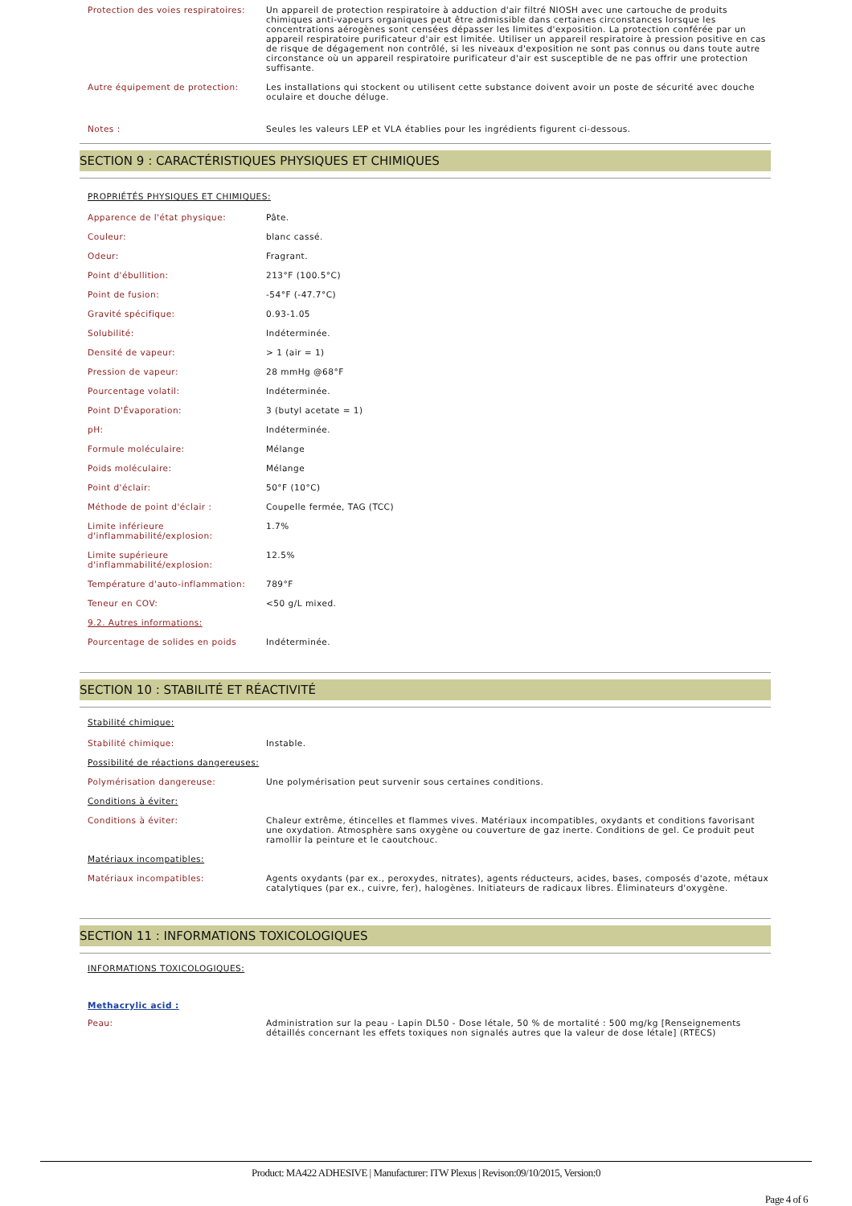| Protection des voies respiratoires: | Un appareil de protection respiratoire à adduction d'air filtré NIOSH avec une cartouche de produits chimiques anti-vapeurs organiques peut être admissible dans certaines circonstances lorsque les concentrations aérogènes sont censées dépasser les limites d'exposition. La protection conférée par un appareil respiratoire purificateur d'air est limitée. Utiliser un appareil respiratoire à pression positive en cas de risque de dégagement non contrôlé, si les niveaux d'exposition ne sont pas connus ou dans toute autre circonstance où un appareil respiratoire purificateur d'air est susceptible de ne pas offrir une protection suffisante. |
| Autre équipement de protection: | Les installations qui stockent ou utilisent cette substance doivent avoir un poste de sécurité avec douche oculaire et douche déluge. |
| Notes : | Seules les valeurs LEP et VLA établies pour les ingrédients figurent ci-dessous. |
SECTION 9 : CARACTÉRISTIQUES PHYSIQUES ET CHIMIQUES
PROPRIÉTÉS PHYSIQUES ET CHIMIQUES:
| Apparence de l'état physique: | Pâte. |
| Couleur: | blanc cassé. |
| Odeur: | Fragrant. |
| Point d'ébullition: | 213°F (100.5°C) |
| Point de fusion: | -54°F (-47.7°C) |
| Gravité spécifique: | 0.93-1.05 |
| Solubilité: | Indéterminée. |
| Densité de vapeur: | > 1 (air = 1) |
| Pression de vapeur: | 28 mmHg @68°F |
| Pourcentage volatil: | Indéterminée. |
| Point D'Évaporation: | 3 (butyl acetate = 1) |
| pH: | Indéterminée. |
| Formule moléculaire: | Mélange |
| Poids moléculaire: | Mélange |
| Point d'éclair: | 50°F (10°C) |
| Méthode de point d'éclair : | Coupelle fermée, TAG (TCC) |
| Limite inférieure d'inflammabilité/explosion: | 1.7% |
| Limite supérieure d'inflammabilité/explosion: | 12.5% |
| Température d'auto-inflammation: | 789°F |
| Teneur en COV: | <50 g/L mixed. |
| 9.2. Autres informations: | |
| Pourcentage de solides en poids | Indéterminée. |
SECTION 10 : STABILITÉ ET RÉACTIVITÉ
Stabilité chimique:
| Stabilité chimique: | Instable. |
| Possibilité de réactions dangereuses: | |
| Polymérisation dangereuse: | Une polymérisation peut survenir sous certaines conditions. |
| Conditions à éviter: | |
| Conditions à éviter: | Chaleur extrême, étincelles et flammes vives. Matériaux incompatibles, oxydants et conditions favorisant une oxydation. Atmosphère sans oxygène ou couverture de gaz inerte. Conditions de gel. Ce produit peut ramollir la peinture et le caoutchouc. |
| Matériaux incompatibles: | |
| Matériaux incompatibles: | Agents oxydants (par ex., peroxydes, nitrates), agents réducteurs, acides, bases, composés d'azote, métaux catalytiques (par ex., cuivre, fer), halogènes. Initiateurs de radicaux libres. Éliminateurs d'oxygène. |
SECTION 11 : INFORMATIONS TOXICOLOGIQUES
INFORMATIONS TOXICOLOGIQUES:
Methacrylic acid :
| Peau: | Administration sur la peau - Lapin DL50 - Dose létale, 50 % de mortalité : 500 mg/kg [Renseignements détaillés concernant les effets toxiques non signalés autres que la valeur de dose létale] (RTECS) |
Product: MA422 ADHESIVE | Manufacturer: ITW Plexus | Revison:09/10/2015, Version:0
Page 4 of 6